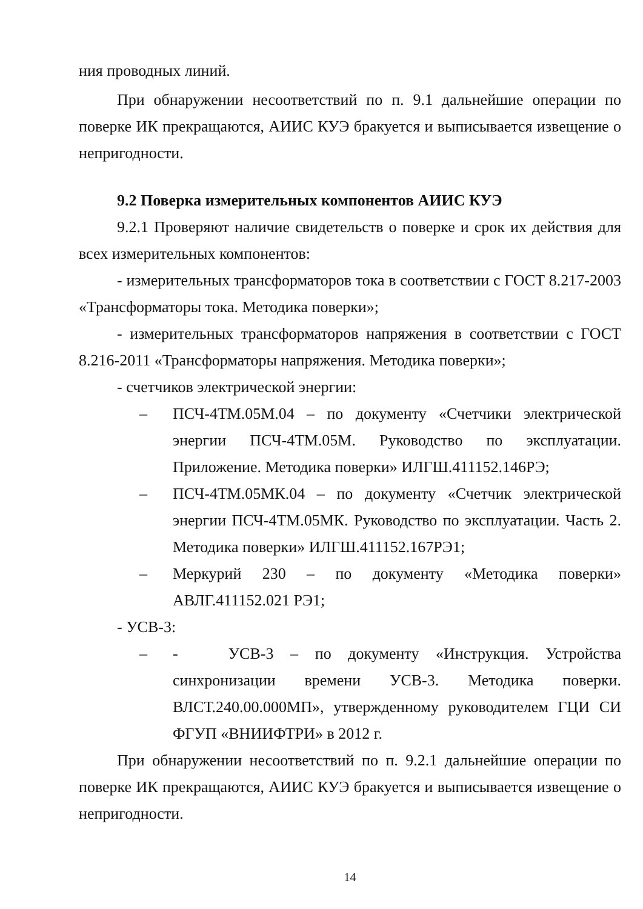ния проводных линий.
При обнаружении несоответствий по п. 9.1 дальнейшие операции по поверке ИК прекращаются, АИИС КУЭ бракуется и выписывается извещение о непригодности.
9.2 Поверка измерительных компонентов АИИС КУЭ
9.2.1 Проверяют наличие свидетельств о поверке и срок их действия для всех измерительных компонентов:
- измерительных трансформаторов тока в соответствии с ГОСТ 8.217-2003 «Трансформаторы тока. Методика поверки»;
- измерительных трансформаторов напряжения в соответствии с ГОСТ 8.216-2011 «Трансформаторы напряжения. Методика поверки»;
- счетчиков электрической энергии:
– ПСЧ-4ТМ.05М.04 – по документу «Счетчики электрической энергии ПСЧ-4ТМ.05М. Руководство по эксплуатации. Приложение. Методика поверки» ИЛГШ.411152.146РЭ;
– ПСЧ-4ТМ.05МК.04 – по документу «Счетчик электрической энергии ПСЧ-4ТМ.05МК. Руководство по эксплуатации. Часть 2. Методика поверки» ИЛГШ.411152.167РЭ1;
– Меркурий 230 – по документу «Методика поверки» АВЛГ.411152.021 РЭ1;
- УСВ-3:
– - УСВ-3 – по документу «Инструкция. Устройства синхронизации времени УСВ-3. Методика поверки. ВЛСТ.240.00.000МП», утвержденному руководителем ГЦИ СИ ФГУП «ВНИИФТРИ» в 2012 г.
При обнаружении несоответствий по п. 9.2.1 дальнейшие операции по поверке ИК прекращаются, АИИС КУЭ бракуется и выписывается извещение о непригодности.
14